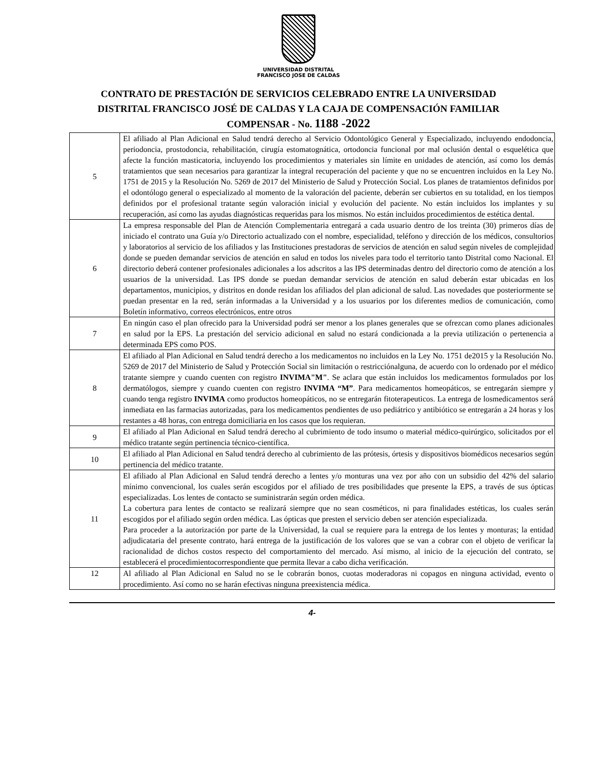UNIVERSIDAD DISTRITAL
FRANCISCO JOSE DE CALDAS
CONTRATO DE PRESTACIÓN DE SERVICIOS CELEBRADO ENTRE LA UNIVERSIDAD
DISTRITAL FRANCISCO JOSÉ DE CALDAS Y LA CAJA DE COMPENSACIÓN FAMILIAR
COMPENSAR - No. 1188 -2022
| 5 | El afiliado al Plan Adicional en Salud tendrá derecho al Servicio Odontológico General y Especializado, incluyendo endodoncia, periodoncia, prostodoncia, rehabilitación, cirugía estomatognática, ortodoncia funcional por mal oclusión dental o esquelética que afecte la función masticatoria, incluyendo los procedimientos y materiales sin límite en unidades de atención, así como los demás tratamientos que sean necesarios para garantizar la integral recuperación del paciente y que no se encuentren incluidos en la Ley No. 1751 de 2015 y la Resolución No. 5269 de 2017 del Ministerio de Salud y Protección Social. Los planes de tratamientos definidos por el odontólogo general o especializado al momento de la valoración del paciente, deberán ser cubiertos en su totalidad, en los tiempos definidos por el profesional tratante según valoración inicial y evolución del paciente. No están incluidos los implantes y su recuperación, así como las ayudas diagnósticas requeridas para los mismos. No están incluidos procedimientos de estética dental. |
| 6 | La empresa responsable del Plan de Atención Complementaria entregará a cada usuario dentro de los treinta (30) primeros días de iniciado el contrato una Guía y/o Directorio actualizado con el nombre, especialidad, teléfono y dirección de los médicos, consultorios y laboratorios al servicio de los afiliados y las Instituciones prestadoras de servicios de atención en salud según niveles de complejidad donde se pueden demandar servicios de atención en salud en todos los niveles para todo el territorio tanto Distrital como Nacional. El directorio deberá contener profesionales adicionales a los adscritos a las IPS determinadas dentro del directorio como de atención a los usuarios de la universidad. Las IPS donde se puedan demandar servicios de atención en salud deberán estar ubicadas en los departamentos, municipios, y distritos en donde residan los afiliados del plan adicional de salud. Las novedades que posteriormente se puedan presentar en la red, serán informadas a la Universidad y a los usuarios por los diferentes medios de comunicación, como Boletín informativo, correos electrónicos, entre otros |
| 7 | En ningún caso el plan ofrecido para la Universidad podrá ser menor a los planes generales que se ofrezcan como planes adicionales en salud por la EPS. La prestación del servicio adicional en salud no estará condicionada a la previa utilización o pertenencia a determinada EPS como POS. |
| 8 | El afiliado al Plan Adicional en Salud tendrá derecho a los medicamentos no incluidos en la Ley No. 1751 de2015 y la Resolución No. 5269 de 2017 del Ministerio de Salud y Protección Social sin limitación o restricciónalguna, de acuerdo con lo ordenado por el médico tratante siempre y cuando cuenten con registro INVIMA"M" . Se aclara que están incluidos los medicamentos formulados por los dermatólogos, siempre y cuando cuenten con registro INVIMA “M” . Para medicamentos homeopáticos, se entregarán siempre y cuando tenga registro INVIMA como productos homeopáticos, no se entregarán fitoterapeuticos. La entrega de losmedicamentos será inmediata en las farmacias autorizadas, para los medicamentos pendientes de uso pediátrico y antibiótico se entregarán a 24 horas y los restantes a 48 horas, con entrega domiciliaria en los casos que los requieran. |
| 9 | El afiliado al Plan Adicional en Salud tendrá derecho al cubrimiento de todo insumo o material médico-quirúrgico, solicitados por el médico tratante según pertinencia técnico-científica. |
| 10 | El afiliado al Plan Adicional en Salud tendrá derecho al cubrimiento de las prótesis, órtesis y dispositivos biomédicos necesarios según pertinencia del médico tratante. |
| 11 | El afiliado al Plan Adicional en Salud tendrá derecho a lentes y/o monturas una vez por año con un subsidio del 42% del salario mínimo convencional, los cuales serán escogidos por el afiliado de tres posibilidades que presente la EPS, a través de sus ópticas especializadas. Los lentes de contacto se suministrarán según orden médica. La cobertura para lentes de contacto se realizará siempre que no sean cosméticos, ni para finalidades estéticas, los cuales serán escogidos por el afiliado según orden médica. Las ópticas que presten el servicio deben ser atención especializada. Para proceder a la autorización por parte de la Universidad, la cual se requiere para la entrega de los lentes y monturas; la entidad adjudicataria del presente contrato, hará entrega de la justificación de los valores que se van a cobrar con el objeto de verificar la racionalidad de dichos costos respecto del comportamiento del mercado. Así mismo, al inicio de la ejecución del contrato, se establecerá el procedimientocorrespondiente que permita llevar a cabo dicha verificación. |
| 12 | Al afiliado al Plan Adicional en Salud no se le cobrarán bonos, cuotas moderadoras ni copagos en ninguna actividad, evento o procedimiento. Así como no se harán efectivas ninguna preexistencia médica. |
4-